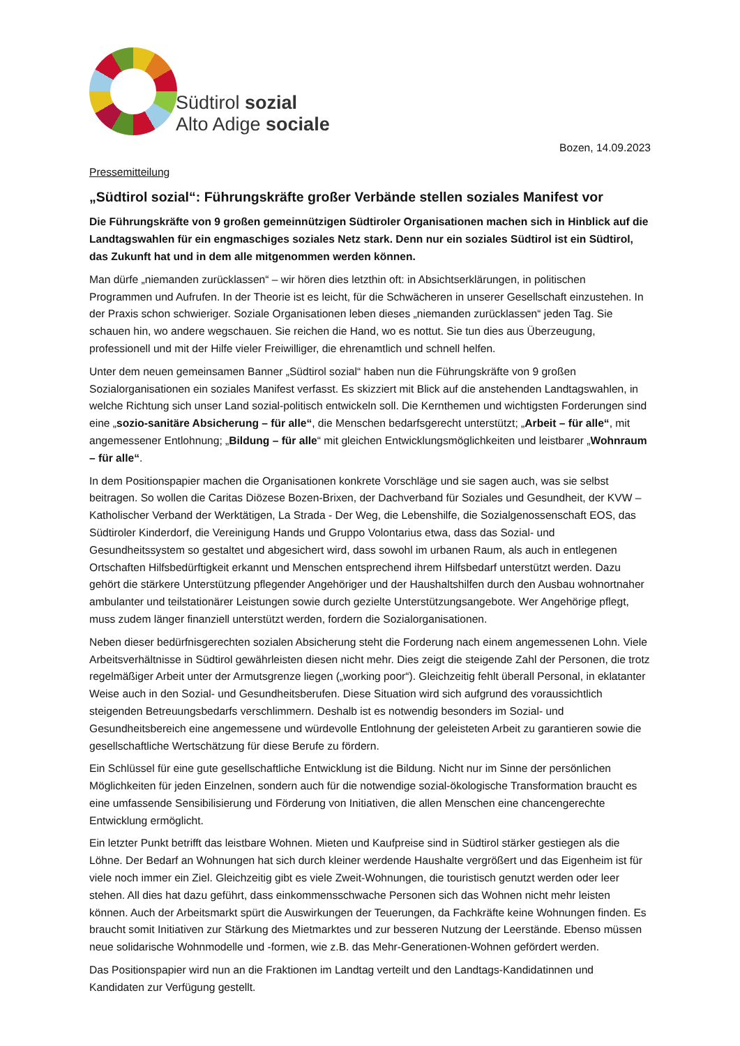Südtirol sozial
Alto Adige sociale
Bozen, 14.09.2023
Pressemitteilung
„Südtirol sozial“: Führungskräfte großer Verbände stellen soziales Manifest vor
Die Führungskräfte von 9 großen gemeinnützigen Südtiroler Organisationen machen sich in Hinblick auf die Landtagswahlen für ein engmaschiges soziales Netz stark. Denn nur ein soziales Südtirol ist ein Südtirol, das Zukunft hat und in dem alle mitgenommen werden können.
Man dürfe „niemanden zurücklassen“ – wir hören dies letzthin oft: in Absichtserklärungen, in politischen Programmen und Aufrufen. In der Theorie ist es leicht, für die Schwächeren in unserer Gesellschaft einzustehen. In der Praxis schon schwieriger. Soziale Organisationen leben dieses „niemanden zurücklassen“ jeden Tag. Sie schauen hin, wo andere wegschauen. Sie reichen die Hand, wo es nottut. Sie tun dies aus Überzeugung, professionell und mit der Hilfe vieler Freiwilliger, die ehrenamtlich und schnell helfen.
Unter dem neuen gemeinsamen Banner „Südtirol sozial“ haben nun die Führungskräfte von 9 großen Sozialorganisationen ein soziales Manifest verfasst. Es skizziert mit Blick auf die anstehenden Landtagswahlen, in welche Richtung sich unser Land sozial-politisch entwickeln soll. Die Kernthemen und wichtigsten Forderungen sind eine „sozio-sanitäre Absicherung – für alle“, die Menschen bedarfsgerecht unterstützt; „Arbeit – für alle“, mit angemessener Entlohnung; „Bildung – für alle“ mit gleichen Entwicklungsmöglichkeiten und leistbarer „Wohnraum – für alle“.
In dem Positionspapier machen die Organisationen konkrete Vorschläge und sie sagen auch, was sie selbst beitragen. So wollen die Caritas Diözese Bozen-Brixen, der Dachverband für Soziales und Gesundheit, der KVW – Katholischer Verband der Werktätigen, La Strada - Der Weg, die Lebenshilfe, die Sozialgenossenschaft EOS, das Südtiroler Kinderdorf, die Vereinigung Hands und Gruppo Volontarius etwa, dass das Sozial- und Gesundheitssystem so gestaltet und abgesichert wird, dass sowohl im urbanen Raum, als auch in entlegenen Ortschaften Hilfsbedürftigkeit erkannt und Menschen entsprechend ihrem Hilfsbedarf unterstützt werden. Dazu gehört die stärkere Unterstützung pflegender Angehöriger und der Haushaltshilfen durch den Ausbau wohnortnaher ambulanter und teilstationärer Leistungen sowie durch gezielte Unterstützungsangebote. Wer Angehörige pflegt, muss zudem länger finanziell unterstützt werden, fordern die Sozialorganisationen.
Neben dieser bedürfnisgerechten sozialen Absicherung steht die Forderung nach einem angemessenen Lohn. Viele Arbeitsverhältnisse in Südtirol gewährleisten diesen nicht mehr. Dies zeigt die steigende Zahl der Personen, die trotz regelmäßiger Arbeit unter der Armutsgrenze liegen („working poor“). Gleichzeitig fehlt überall Personal, in eklatanter Weise auch in den Sozial- und Gesundheitsberufen. Diese Situation wird sich aufgrund des voraussichtlich steigenden Betreuungsbedarfs verschlimmern. Deshalb ist es notwendig besonders im Sozial- und Gesundheitsbereich eine angemessene und würdevolle Entlohnung der geleisteten Arbeit zu garantieren sowie die gesellschaftliche Wertschätzung für diese Berufe zu fördern.
Ein Schlüssel für eine gute gesellschaftliche Entwicklung ist die Bildung. Nicht nur im Sinne der persönlichen Möglichkeiten für jeden Einzelnen, sondern auch für die notwendige sozial-ökologische Transformation braucht es eine umfassende Sensibilisierung und Förderung von Initiativen, die allen Menschen eine chancengerechte Entwicklung ermöglicht.
Ein letzter Punkt betrifft das leistbare Wohnen. Mieten und Kaufpreise sind in Südtirol stärker gestiegen als die Löhne. Der Bedarf an Wohnungen hat sich durch kleiner werdende Haushalte vergrößert und das Eigenheim ist für viele noch immer ein Ziel. Gleichzeitig gibt es viele Zweit-Wohnungen, die touristisch genutzt werden oder leer stehen. All dies hat dazu geführt, dass einkommensschwache Personen sich das Wohnen nicht mehr leisten können. Auch der Arbeitsmarkt spürt die Auswirkungen der Teuerungen, da Fachkräfte keine Wohnungen finden. Es braucht somit Initiativen zur Stärkung des Mietmarktes und zur besseren Nutzung der Leerstände. Ebenso müssen neue solidarische Wohnmodelle und -formen, wie z.B. das Mehr-Generationen-Wohnen gefördert werden.
Das Positionspapier wird nun an die Fraktionen im Landtag verteilt und den Landtags-Kandidatinnen und Kandidaten zur Verfügung gestellt.